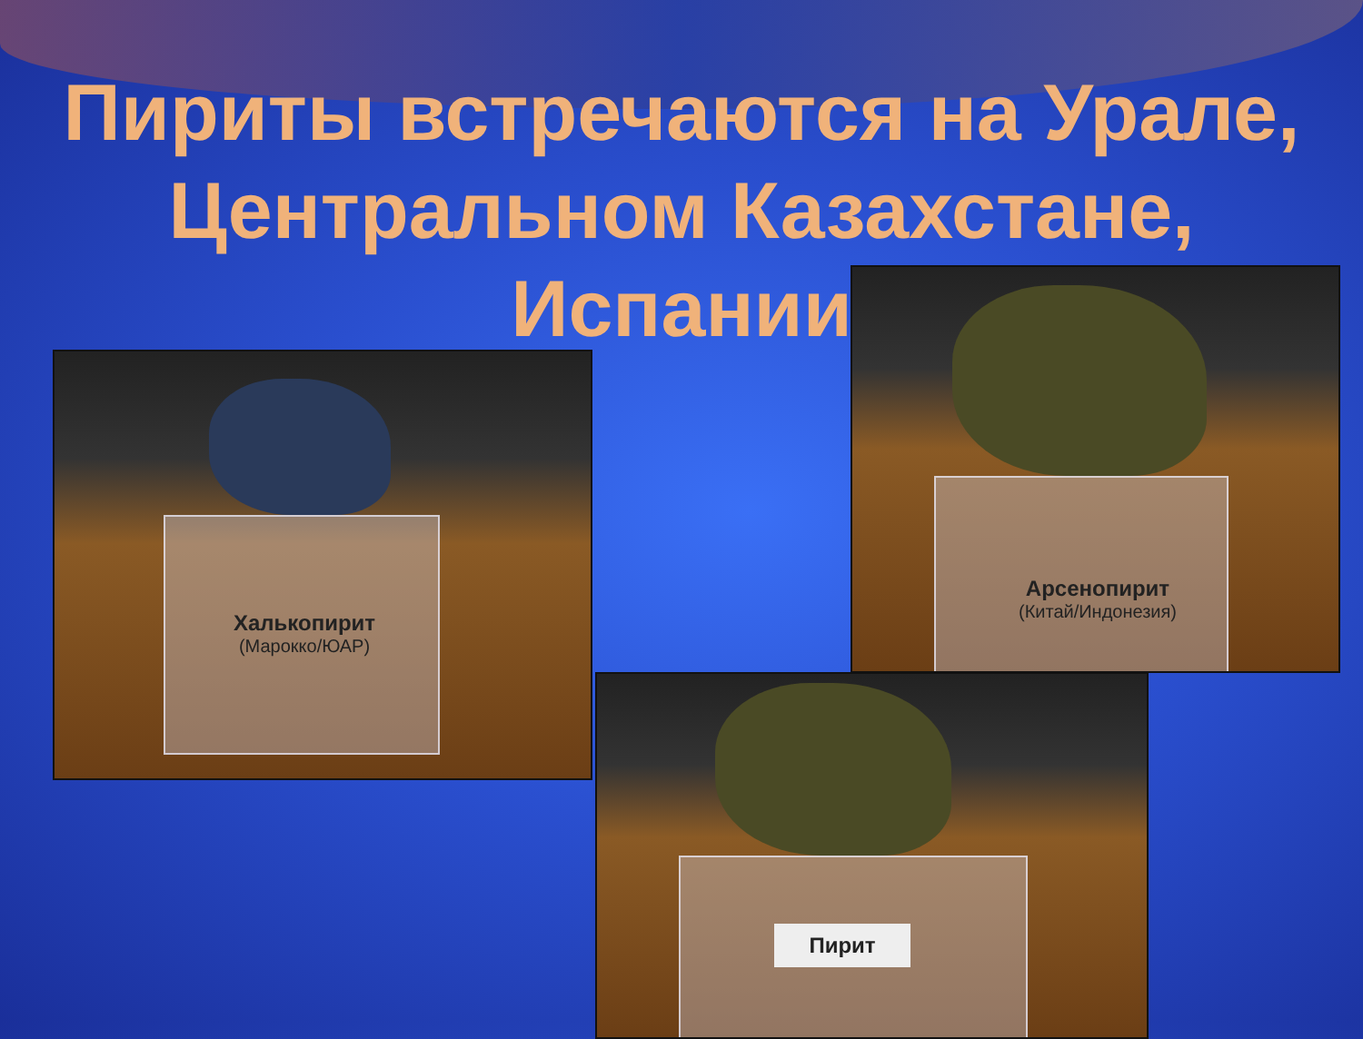Пириты встречаются на Урале, Центральном Казахстане, Испании
Халькопирит
(Марокко/ЮАР)
Арсенопирит
(Китай/Индонезия)
Пирит